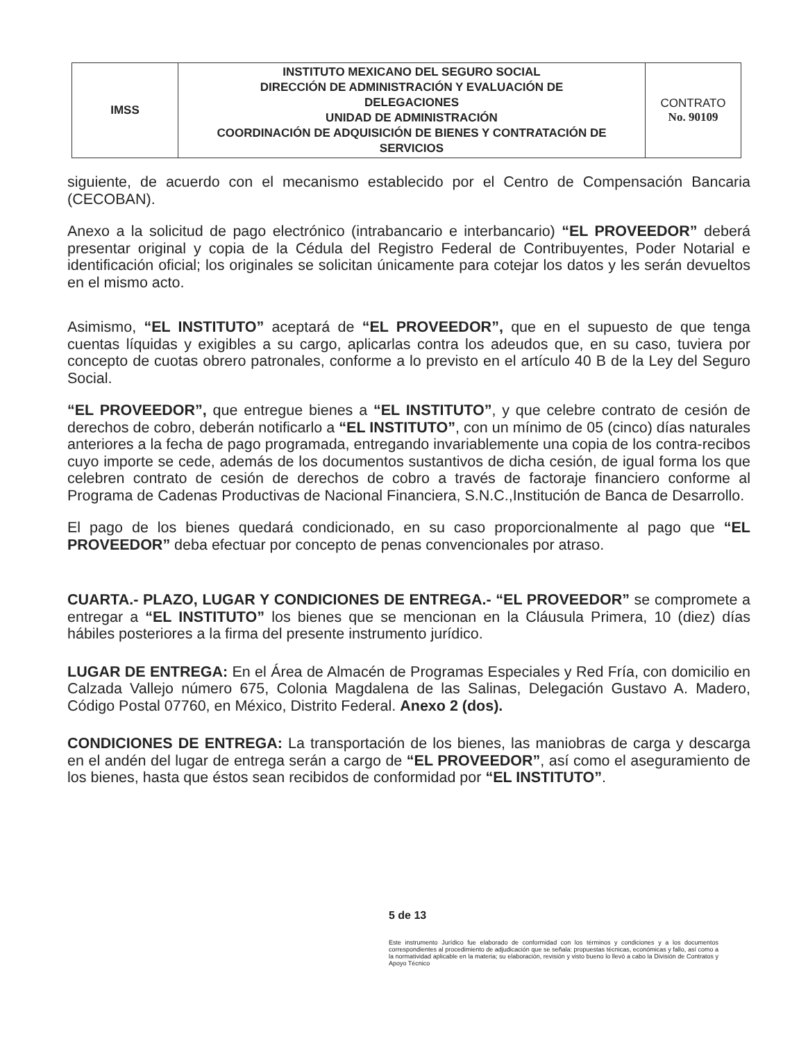| IMSS | INSTITUTO MEXICANO DEL SEGURO SOCIAL DIRECCIÓN DE ADMINISTRACIÓN Y EVALUACIÓN DE DELEGACIONES UNIDAD DE ADMINISTRACIÓN COORDINACIÓN DE ADQUISICIÓN DE BIENES Y CONTRATACIÓN DE SERVICIOS | CONTRATO No. 90109 |
siguiente, de acuerdo con el mecanismo establecido por el Centro de Compensación Bancaria (CECOBAN).
Anexo a la solicitud de pago electrónico (intrabancario e interbancario) “EL PROVEEDOR” deberá presentar original y copia de la Cédula del Registro Federal de Contribuyentes, Poder Notarial e identificación oficial; los originales se solicitan únicamente para cotejar los datos y les serán devueltos en el mismo acto.
Asimismo, “EL INSTITUTO” aceptará de “EL PROVEEDOR”, que en el supuesto de que tenga cuentas líquidas y exigibles a su cargo, aplicarlas contra los adeudos que, en su caso, tuviera por concepto de cuotas obrero patronales, conforme a lo previsto en el artículo 40 B de la Ley del Seguro Social.
“EL PROVEEDOR”, que entregue bienes a “EL INSTITUTO”, y que celebre contrato de cesión de derechos de cobro, deberán notificarlo a “EL INSTITUTO”, con un mínimo de 05 (cinco) días naturales anteriores a la fecha de pago programada, entregando invariablemente una copia de los contra-recibos cuyo importe se cede, además de los documentos sustantivos de dicha cesión, de igual forma los que celebren contrato de cesión de derechos de cobro a través de factoraje financiero conforme al Programa de Cadenas Productivas de Nacional Financiera, S.N.C.,Institución de Banca de Desarrollo.
El pago de los bienes quedará condicionado, en su caso proporcionalmente al pago que “EL PROVEEDOR” deba efectuar por concepto de penas convencionales por atraso.
CUARTA.- PLAZO, LUGAR Y CONDICIONES DE ENTREGA.- “EL PROVEEDOR” se compromete a entregar a “EL INSTITUTO” los bienes que se mencionan en la Cláusula Primera, 10 (diez) días hábiles posteriores a la firma del presente instrumento jurídico.
LUGAR DE ENTREGA: En el Área de Almacén de Programas Especiales y Red Fría, con domicilio en Calzada Vallejo número 675, Colonia Magdalena de las Salinas, Delegación Gustavo A. Madero, Código Postal 07760, en México, Distrito Federal. Anexo 2 (dos).
CONDICIONES DE ENTREGA: La transportación de los bienes, las maniobras de carga y descarga en el andén del lugar de entrega serán a cargo de “EL PROVEEDOR”, así como el aseguramiento de los bienes, hasta que éstos sean recibidos de conformidad por “EL INSTITUTO”.
5 de 13
Este instrumento Jurídico fue elaborado de conformidad con los términos y condiciones y a los documentos correspondientes al procedimiento de adjudicación que se señala: propuestas técnicas, económicas y fallo, así como a la normatividad aplicable en la materia; su elaboración, revisión y visto bueno lo llevó a cabo la División de Contratos y Apoyo Técnico